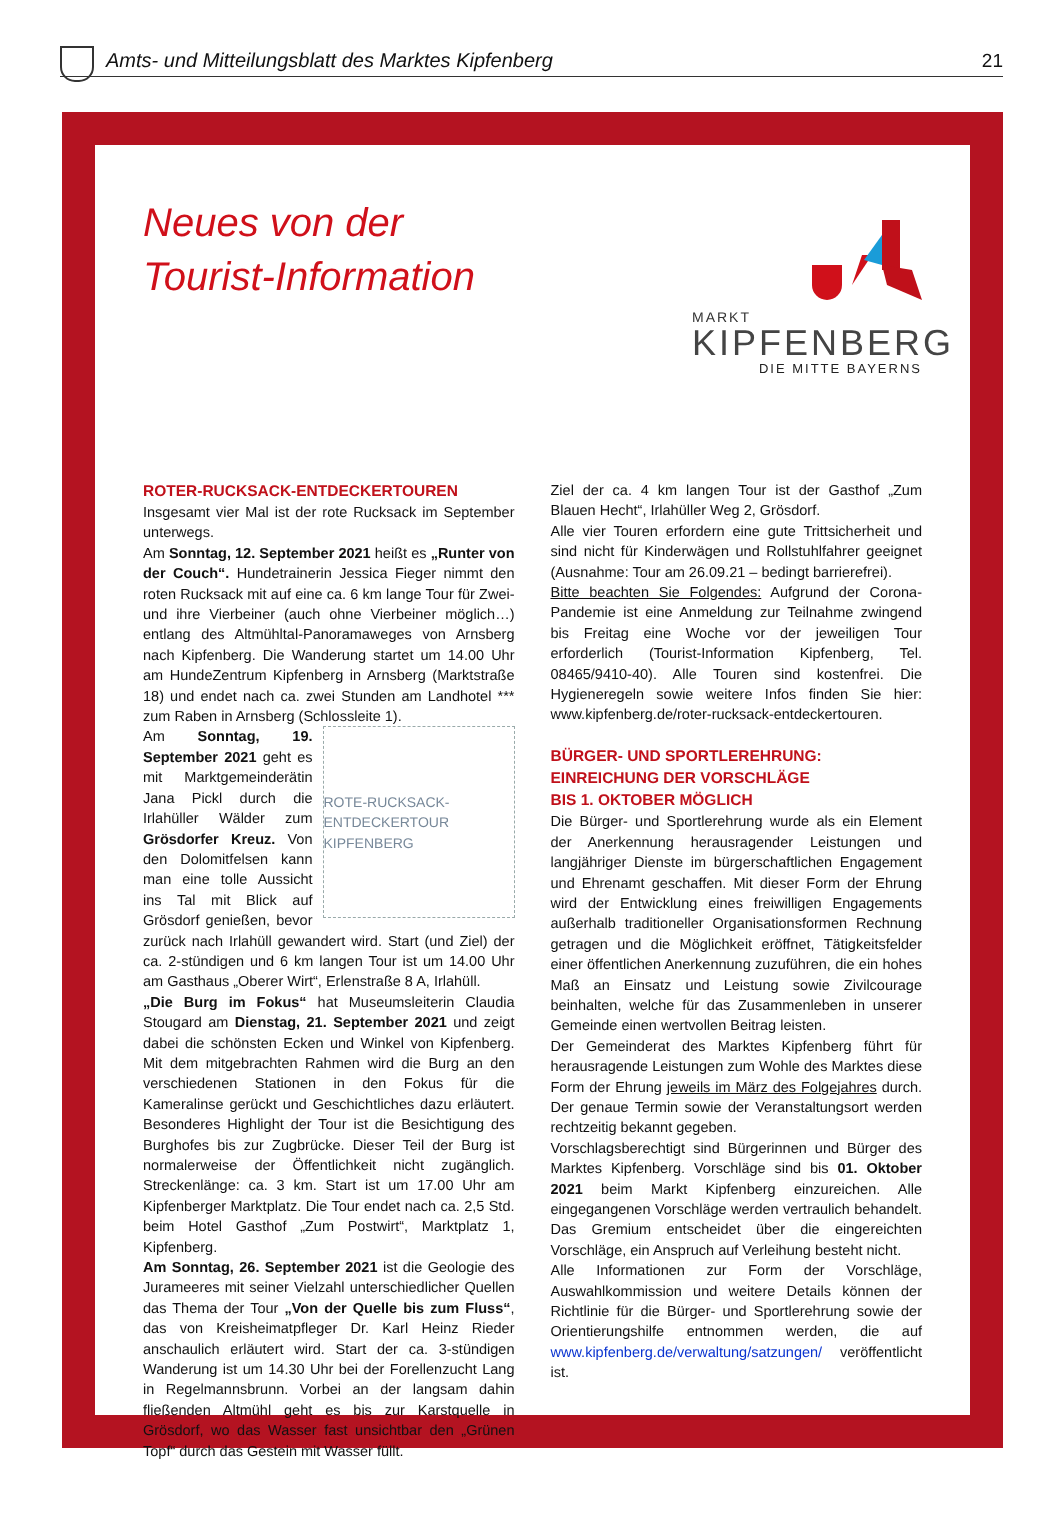Amts- und Mitteilungsblatt des Marktes Kipfenberg
21
Neues von der
Tourist-Information
MARKT
KIPFENBERG
DIE MITTE BAYERNS
ROTER-RUCKSACK-ENTDECKERTOUREN
Insgesamt vier Mal ist der rote Rucksack im September unterwegs.
Am Sonntag, 12. September 2021 heißt es „Runter von der Couch“. Hundetrainerin Jessica Fieger nimmt den roten Rucksack mit auf eine ca. 6 km lange Tour für Zwei- und ihre Vierbeiner (auch ohne Vierbeiner möglich…) entlang des Altmühltal-Panoramaweges von Arnsberg nach Kipfenberg. Die Wanderung startet um 14.00 Uhr am HundeZentrum Kipfenberg in Arnsberg (Marktstraße 18) und endet nach ca. zwei Stunden am Landhotel *** zum Raben in Arnsberg (Schlossleite 1).
ROTE-RUCKSACK-ENTDECKERTOUR KIPFENBERG
Am Sonntag, 19. September 2021 geht es mit Marktgemeinderätin Jana Pickl durch die Irlahüller Wälder zum Grösdorfer Kreuz. Von den Dolomitfelsen kann man eine tolle Aussicht ins Tal mit Blick auf Grösdorf genießen, bevor zurück nach Irlahüll gewandert wird. Start (und Ziel) der ca. 2-stündigen und 6 km langen Tour ist um 14.00 Uhr am Gasthaus „Oberer Wirt“, Erlenstraße 8 A, Irlahüll.
„Die Burg im Fokus“ hat Museumsleiterin Claudia Stougard am Dienstag, 21. September 2021 und zeigt dabei die schönsten Ecken und Winkel von Kipfenberg. Mit dem mitgebrachten Rahmen wird die Burg an den verschiedenen Stationen in den Fokus für die Kameralinse gerückt und Geschichtliches dazu erläutert. Besonderes Highlight der Tour ist die Besichtigung des Burghofes bis zur Zugbrücke. Dieser Teil der Burg ist normalerweise der Öffentlichkeit nicht zugänglich. Streckenlänge: ca. 3 km. Start ist um 17.00 Uhr am Kipfenberger Marktplatz. Die Tour endet nach ca. 2,5 Std. beim Hotel Gasthof „Zum Postwirt“, Marktplatz 1, Kipfenberg.
Am Sonntag, 26. September 2021 ist die Geologie des Jurameeres mit seiner Vielzahl unterschiedlicher Quellen das Thema der Tour „Von der Quelle bis zum Fluss“, das von Kreisheimatpfleger Dr. Karl Heinz Rieder anschaulich erläutert wird. Start der ca. 3-stündigen Wanderung ist um 14.30 Uhr bei der Forellenzucht Lang in Regelmannsbrunn. Vorbei an der langsam dahin fließenden Altmühl geht es bis zur Karstquelle in Grösdorf, wo das Wasser fast unsichtbar den „Grünen Topf“ durch das Gestein mit Wasser füllt.
Ziel der ca. 4 km langen Tour ist der Gasthof „Zum Blauen Hecht“, Irlahüller Weg 2, Grösdorf.
Alle vier Touren erfordern eine gute Trittsicherheit und sind nicht für Kinderwägen und Rollstuhlfahrer geeignet (Ausnahme: Tour am 26.09.21 – bedingt barrierefrei).
Bitte beachten Sie Folgendes: Aufgrund der Corona-Pandemie ist eine Anmeldung zur Teilnahme zwingend bis Freitag eine Woche vor der jeweiligen Tour erforderlich (Tourist-Information Kipfenberg, Tel. 08465/9410-40). Alle Touren sind kostenfrei. Die Hygieneregeln sowie weitere Infos finden Sie hier: www.kipfenberg.de/roter-rucksack-entdeckertouren.
BÜRGER- UND SPORTLEREHRUNG:
EINREICHUNG DER VORSCHLÄGE
BIS 1. OKTOBER MÖGLICH
Die Bürger- und Sportlerehrung wurde als ein Element der Anerkennung herausragender Leistungen und langjähriger Dienste im bürgerschaftlichen Engagement und Ehrenamt geschaffen. Mit dieser Form der Ehrung wird der Entwicklung eines freiwilligen Engagements außerhalb traditioneller Organisationsformen Rechnung getragen und die Möglichkeit eröffnet, Tätigkeitsfelder einer öffentlichen Anerkennung zuzuführen, die ein hohes Maß an Einsatz und Leistung sowie Zivilcourage beinhalten, welche für das Zusammenleben in unserer Gemeinde einen wertvollen Beitrag leisten.
Der Gemeinderat des Marktes Kipfenberg führt für herausragende Leistungen zum Wohle des Marktes diese Form der Ehrung jeweils im März des Folgejahres durch. Der genaue Termin sowie der Veranstaltungsort werden rechtzeitig bekannt gegeben.
Vorschlagsberechtigt sind Bürgerinnen und Bürger des Marktes Kipfenberg. Vorschläge sind bis 01. Oktober 2021 beim Markt Kipfenberg einzureichen. Alle eingegangenen Vorschläge werden vertraulich behandelt. Das Gremium entscheidet über die eingereichten Vorschläge, ein Anspruch auf Verleihung besteht nicht.
Alle Informationen zur Form der Vorschläge, Auswahlkommission und weitere Details können der Richtlinie für die Bürger- und Sportlerehrung sowie der Orientierungshilfe entnommen werden, die auf www.kipfenberg.de/verwaltung/satzungen/ veröffentlicht ist.